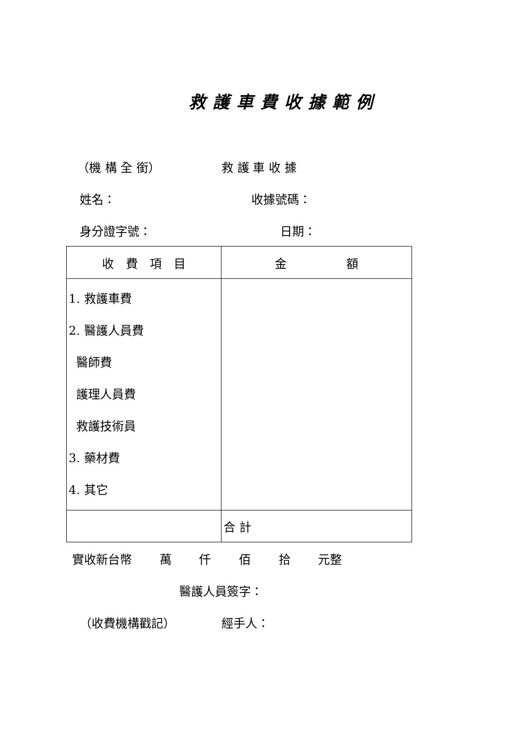救護車費收據範例
（機 構 全 銜） 救 護 車 收 據
姓名： 收據號碼：
身分證字號： 日期：
| 收 費 項 目 | 金 額 |
| --- | --- |
| 1. 救護車費 2. 醫護人員費 醫師費 護理人員費 救護技術員 3. 藥材費 4. 其它 | |
| | 合 計 |
實收新台幣　　 萬　　 仟　　 佰　　 拾　　 元整
醫護人員簽字：
（收費機構戳記） 經手人：